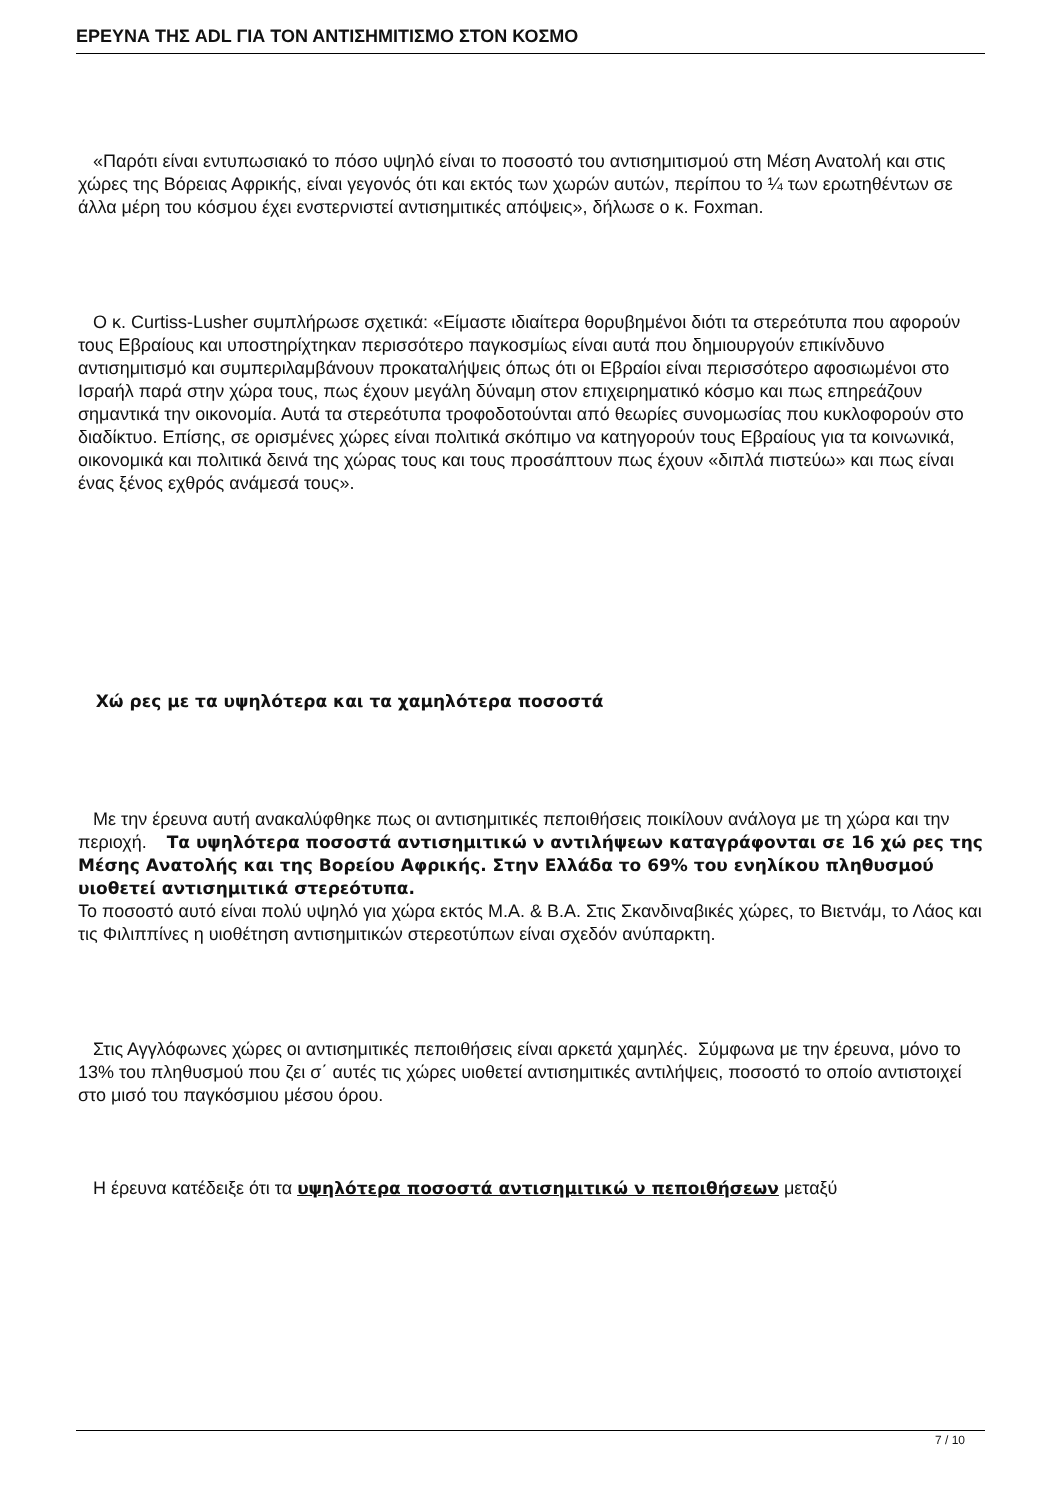ΕΡΕΥΝΑ ΤΗΣ ADL ΓΙΑ ΤΟΝ ΑΝΤΙΣΗΜΙΤΙΣΜΟ ΣΤΟΝ ΚΟΣΜΟ
«Παρότι είναι εντυπωσιακό το πόσο υψηλό είναι το ποσοστό του αντισημιτισμού στη Μέση Ανατολή και στις χώρες της Βόρειας Αφρικής, είναι γεγονός ότι και εκτός των χωρών αυτών, περίπου το ¼ των ερωτηθέντων σε άλλα μέρη του κόσμου έχει ενστερνιστεί αντισημιτικές απόψεις», δήλωσε ο κ. Foxman.
Ο κ. Curtiss-Lusher συμπλήρωσε σχετικά: «Είμαστε ιδιαίτερα θορυβημένοι διότι τα στερεότυπα που αφορούν τους Εβραίους και υποστηρίχτηκαν περισσότερο παγκοσμίως είναι αυτά που δημιουργούν επικίνδυνο αντισημιτισμό και συμπεριλαμβάνουν προκαταλήψεις όπως ότι οι Εβραίοι είναι περισσότερο αφοσιωμένοι στο Ισραήλ παρά στην χώρα τους, πως έχουν μεγάλη δύναμη στον επιχειρηματικό κόσμο και πως επηρεάζουν σημαντικά την οικονομία. Αυτά τα στερεότυπα τροφοδοτούνται από θεωρίες συνομωσίας που κυκλοφορούν στο διαδίκτυο. Επίσης, σε ορισμένες χώρες είναι πολιτικά σκόπιμο να κατηγορούν τους Εβραίους για τα κοινωνικά, οικονομικά και πολιτικά δεινά της χώρας τους και τους προσάπτουν πως έχουν «διπλά πιστεύω» και πως είναι ένας ξένος εχθρός ανάμεσά τους».
Χώ ρες με τα υψηλότερα και τα χαμηλότερα ποσοστά
Με την έρευνα αυτή ανακαλύφθηκε πως οι αντισημιτικές πεποιθήσεις ποικίλουν ανάλογα με τη χώρα και την περιοχή. Τα υψηλότερα ποσοστά αντισημιτικώ ν αντιλήψεων καταγράφονται σε 16 χώ ρες της Μέσης Ανατολής και της Βορείου Αφρικής. Στην Ελλάδα το 69% του ενηλίκου πληθυσμού υιοθετεί αντισημιτικά στερεότυπα.
Το ποσοστό αυτό είναι πολύ υψηλό για χώρα εκτός Μ.Α. & Β.Α. Στις Σκανδιναβικές χώρες, το Βιετνάμ, το Λάος και τις Φιλιππίνες η υιοθέτηση αντισημιτικών στερεοτύπων είναι σχεδόν ανύπαρκτη.
Στις Αγγλόφωνες χώρες οι αντισημιτικές πεποιθήσεις είναι αρκετά χαμηλές. Σύμφωνα με την έρευνα, μόνο το 13% του πληθυσμού που ζει σ΄ αυτές τις χώρες υιοθετεί αντισημιτικές αντιλήψεις, ποσοστό το οποίο αντιστοιχεί στο μισό του παγκόσμιου μέσου όρου.
Η έρευνα κατέδειξε ότι τα υψηλότερα ποσοστά αντισημιτικώ ν πεποιθήσεων μεταξύ
7 / 10